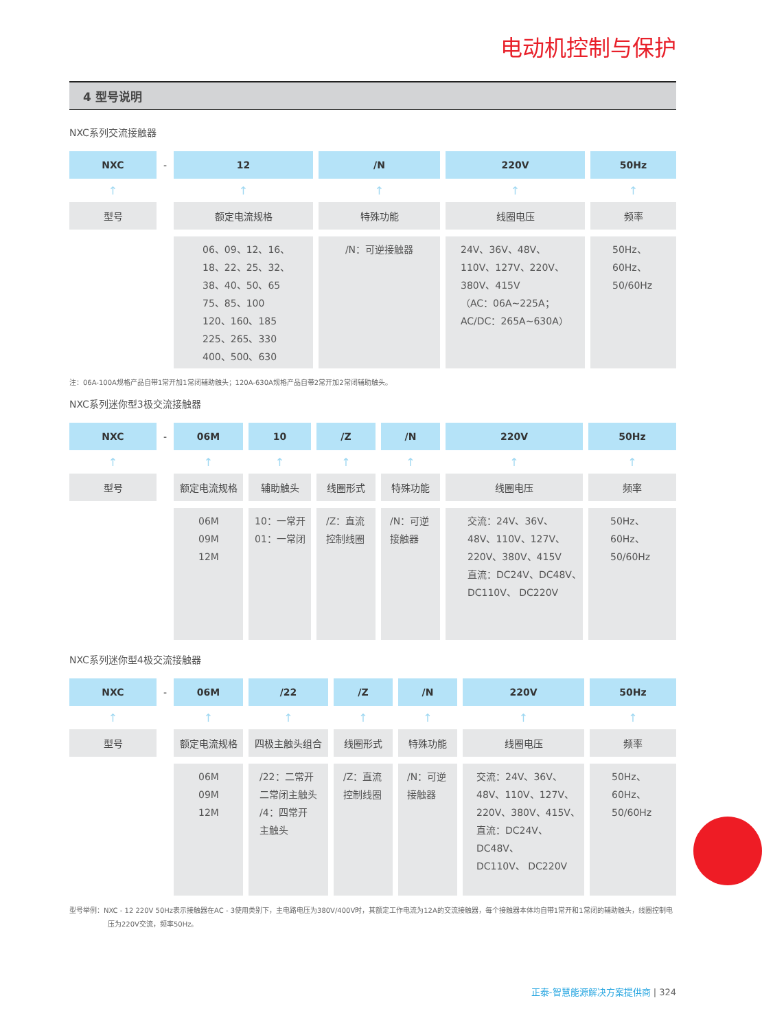电动机控制与保护
4 型号说明
NXC系列交流接触器
| NXC | - | 12 | | /N | | 220V | | 50Hz |
| ↑ | | ↑ | | ↑ | | ↑ | | ↑ |
| 型号 | | 额定电流规格 | | 特殊功能 | | 线圈电压 | | 频率 |
| | | 06、09、12、16、 18、22、25、32、 38、40、50、65 75、85、100 120、160、185 225、265、330 400、500、630 | | /N：可逆接触器 | | 24V、36V、48V、 110V、127V、220V、 380V、415V （AC：06A~225A； AC/DC：265A~630A） | | 50Hz、 60Hz、 50/60Hz |
注：06A-100A规格产品自带1常开加1常闭辅助触头；120A-630A规格产品自带2常开加2常闭辅助触头。
NXC系列迷你型3极交流接触器
| NXC | - | 06M | | 10 | | /Z | | /N | | 220V | | 50Hz |
| ↑ | | ↑ | | ↑ | | ↑ | | ↑ | | ↑ | | ↑ |
| 型号 | | 额定电流规格 | | 辅助触头 | | 线圈形式 | | 特殊功能 | | 线圈电压 | | 频率 |
| | | 06M 09M 12M | | 10：一常开 01：一常闭 | | /Z：直流 控制线圈 | | /N：可逆 接触器 | | 交流：24V、36V、 48V、110V、127V、 220V、380V、415V 直流：DC24V、DC48V、 DC110V、 DC220V | | 50Hz、 60Hz、 50/60Hz |
NXC系列迷你型4极交流接触器
| NXC | - | 06M | | /22 | | /Z | | /N | | 220V | | 50Hz |
| ↑ | | ↑ | | ↑ | | ↑ | | ↑ | | ↑ | | ↑ |
| 型号 | | 额定电流规格 | | 四极主触头组合 | | 线圈形式 | | 特殊功能 | | 线圈电压 | | 频率 |
| | | 06M 09M 12M | | /22：二常开 二常闭主触头 /4：四常开 主触头 | | /Z：直流 控制线圈 | | /N：可逆 接触器 | | 交流：24V、36V、 48V、110V、127V、 220V、380V、415V、 直流：DC24V、DC48V、 DC110V、 DC220V | | 50Hz、 60Hz、 50/60Hz |
型号举例：NXC - 12 220V 50Hz表示接触器在AC - 3使用类别下，主电路电压为380V/400V时，其额定工作电流为12A的交流接触器，每个接触器本体均自带1常开和1常闭的辅助触头，线圈控制电压为220V交流，频率50Hz。
正泰-智慧能源解决方案提供商 | 324